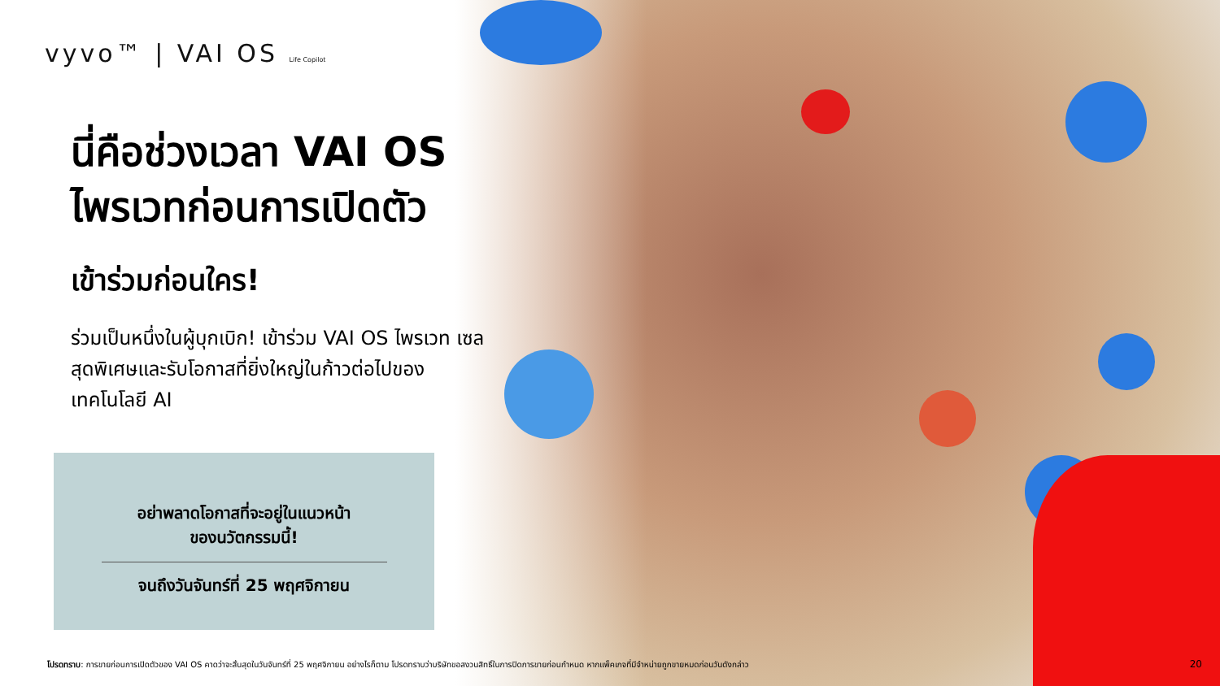vyvo™ | VAI OS Life Copilot
นี่คือช่วงเวลา VAI OS
ไพรเวทก่อนการเปิดตัว
เข้าร่วมก่อนใคร!
ร่วมเป็นหนึ่งในผู้บุกเบิก! เข้าร่วม VAI OS ไพรเวท เซล สุดพิเศษและรับโอกาสที่ยิ่งใหญ่ในก้าวต่อไปของเทคโนโลยี AI
อย่าพลาดโอกาสที่จะอยู่ในแนวหน้า
ของนวัตกรรมนี้!
จนถึงวันจันทร์ที่ 25 พฤศจิกายน
โปรดทราบ: การขายก่อนการเปิดตัวของ VAI OS คาดว่าจะสิ้นสุดในวันจันทร์ที่ 25 พฤศจิกายน อย่างไรก็ตาม โปรดทราบว่าบริษัทขอสงวนสิทธิ์ในการปิดการขายก่อนกำหนด หากแพ็คเกจที่มีจำหน่ายถูกขายหมดก่อนวันดังกล่าว
20